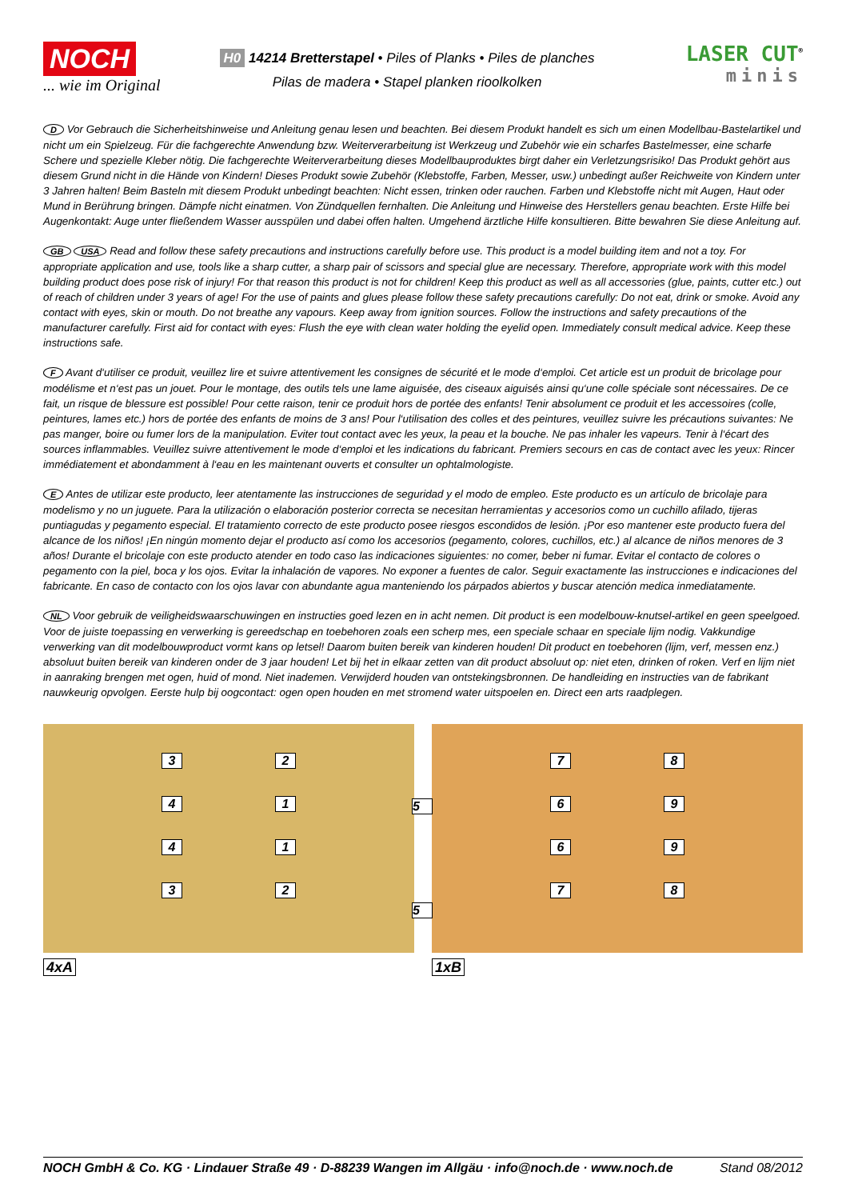NOCH
... wie im Original
H0 14214 Bretterstapel • Piles of Planks • Piles de planches
Pilas de madera • Stapel planken rioolkolken
LASER CUT<sup>®</sup>
minis
D Vor Gebrauch die Sicherheitshinweise und Anleitung genau lesen und beachten. Bei diesem Produkt handelt es sich um einen Modellbau-Bastelartikel und nicht um ein Spielzeug. Für die fachgerechte Anwendung bzw. Weiterverarbeitung ist Werkzeug und Zubehör wie ein scharfes Bastelmesser, eine scharfe Schere und spezielle Kleber nötig. Die fachgerechte Weiterverarbeitung dieses Modellbauproduktes birgt daher ein Verletzungsrisiko! Das Produkt gehört aus diesem Grund nicht in die Hände von Kindern! Dieses Produkt sowie Zubehör (Klebstoffe, Farben, Messer, usw.) unbedingt außer Reichweite von Kindern unter 3 Jahren halten! Beim Basteln mit diesem Produkt unbedingt beachten: Nicht essen, trinken oder rauchen. Farben und Klebstoffe nicht mit Augen, Haut oder Mund in Berührung bringen. Dämpfe nicht einatmen. Von Zündquellen fernhalten. Die Anleitung und Hinweise des Herstellers genau beachten. Erste Hilfe bei Augenkontakt: Auge unter fließendem Wasser ausspülen und dabei offen halten. Umgehend ärztliche Hilfe konsultieren. Bitte bewahren Sie diese Anleitung auf.
GB USA Read and follow these safety precautions and instructions carefully before use. This product is a model building item and not a toy. For appropriate application and use, tools like a sharp cutter, a sharp pair of scissors and special glue are necessary. Therefore, appropriate work with this model building product does pose risk of injury! For that reason this product is not for children! Keep this product as well as all accessories (glue, paints, cutter etc.) out of reach of children under 3 years of age! For the use of paints and glues please follow these safety precautions carefully: Do not eat, drink or smoke. Avoid any contact with eyes, skin or mouth. Do not breathe any vapours. Keep away from ignition sources. Follow the instructions and safety precautions of the manufacturer carefully. First aid for contact with eyes: Flush the eye with clean water holding the eyelid open. Immediately consult medical advice. Keep these instructions safe.
F Avant d‘utiliser ce produit, veuillez lire et suivre attentivement les consignes de sécurité et le mode d‘emploi. Cet article est un produit de bricolage pour modélisme et n‘est pas un jouet. Pour le montage, des outils tels une lame aiguisée, des ciseaux aiguisés ainsi qu‘une colle spéciale sont nécessaires. De ce fait, un risque de blessure est possible! Pour cette raison, tenir ce produit hors de portée des enfants! Tenir absolument ce produit et les accessoires (colle, peintures, lames etc.) hors de portée des enfants de moins de 3 ans! Pour l‘utilisation des colles et des peintures, veuillez suivre les précautions suivantes: Ne pas manger, boire ou fumer lors de la manipulation. Eviter tout contact avec les yeux, la peau et la bouche. Ne pas inhaler les vapeurs. Tenir à l‘écart des sources inflammables. Veuillez suivre attentivement le mode d‘emploi et les indications du fabricant. Premiers secours en cas de contact avec les yeux: Rincer immédiatement et abondamment à l‘eau en les maintenant ouverts et consulter un ophtalmologiste.
E Antes de utilizar este producto, leer atentamente las instrucciones de seguridad y el modo de empleo. Este producto es un artículo de bricolaje para modelismo y no un juguete. Para la utilización o elaboración posterior correcta se necesitan herramientas y accesorios como un cuchillo afilado, tijeras puntiagudas y pegamento especial. El tratamiento correcto de este producto posee riesgos escondidos de lesión. ¡Por eso mantener este producto fuera del alcance de los niños! ¡En ningún momento dejar el producto así como los accesorios (pegamento, colores, cuchillos, etc.) al alcance de niños menores de 3 años! Durante el bricolaje con este producto atender en todo caso las indicaciones siguientes: no comer, beber ni fumar. Evitar el contacto de colores o pegamento con la piel, boca y los ojos. Evitar la inhalación de vapores. No exponer a fuentes de calor. Seguir exactamente las instrucciones e indicaciones del fabricante. En caso de contacto con los ojos lavar con abundante agua manteniendo los párpados abiertos y buscar atención medica inmediatamente.
NL Voor gebruik de veiligheidswaarschuwingen en instructies goed lezen en in acht nemen. Dit product is een modelbouw-knutsel-artikel en geen speelgoed. Voor de juiste toepassing en verwerking is gereedschap en toebehoren zoals een scherp mes, een speciale schaar en speciale lijm nodig. Vakkundige verwerking van dit modelbouwproduct vormt kans op letsel! Daarom buiten bereik van kinderen houden! Dit product en toebehoren (lijm, verf, messen enz.) absoluut buiten bereik van kinderen onder de 3 jaar houden! Let bij het in elkaar zetten van dit product absoluut op: niet eten, drinken of roken. Verf en lijm niet in aanraking brengen met ogen, huid of mond. Niet inademen. Verwijderd houden van ontstekingsbronnen. De handleiding en instructies van de fabrikant nauwkeurig opvolgen. Eerste hulp bij oogcontact: ogen open houden en met stromend water uitspoelen en. Direct een arts raadplegen.
32414132 78696978
5
5
4xA 1xB
NOCH GmbH & Co. KG · Lindauer Straße 49 · D-88239 Wangen im Allgäu · info@noch.de · www.noch.de Stand 08/2012